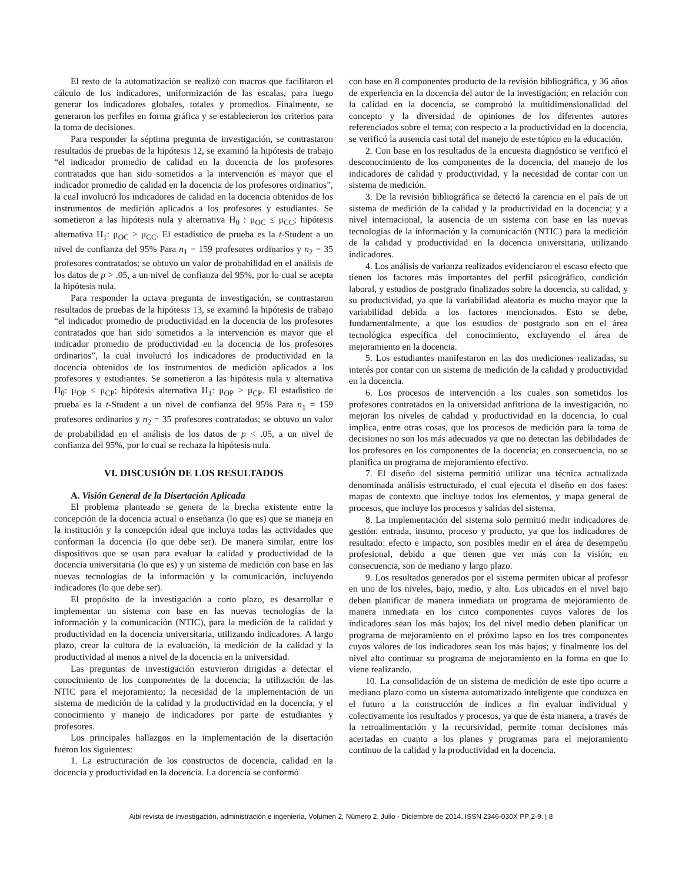El resto de la automatización se realizó con macros que facilitaron el cálculo de los indicadores, uniformización de las escalas, para luego generar los indicadores globales, totales y promedios. Finalmente, se generaron los perfiles en forma gráfica y se establecieron los criterios para la toma de decisiones.
Para responder la séptima pregunta de investigación, se contrastaron resultados de pruebas de la hipótesis 12, se examinó la hipótesis de trabajo “el indicador promedio de calidad en la docencia de los profesores contratados que han sido sometidos a la intervención es mayor que el indicador promedio de calidad en la docencia de los profesores ordinarios”, la cual involucró los indicadores de calidad en la docencia obtenidos de los instrumentos de medición aplicados a los profesores y estudiantes. Se sometieron a las hipótesis nula y alternativa H<sub>0</sub> : μ<sub>OC</sub> ≤ μ<sub>CC</sub>; hipótesis alternativa H<sub>1</sub>: μ<sub>OC</sub> > μ<sub>CC</sub>. El estadístico de prueba es la t-Student a un nivel de confianza del 95% Para n<sub>1</sub> = 159 profesores ordinarios y n<sub>2</sub> = 35 profesores contratados; se obtuvo un valor de probabilidad en el análisis de los datos de p > .05, a un nivel de confianza del 95%, por lo cual se acepta la hipótesis nula.
Para responder la octava pregunta de investigación, se contrastaron resultados de pruebas de la hipótesis 13, se examinó la hipótesis de trabajo “el indicador promedio de productividad en la docencia de los profesores contratados que han sido sometidos a la intervención es mayor que el indicador promedio de productividad en la docencia de los profesores ordinarios”, la cual involucró los indicadores de productividad en la docencia obtenidos de los instrumentos de medición aplicados a los profesores y estudiantes. Se sometieron a las hipótesis nula y alternativa H<sub>0</sub>: μ<sub>OP</sub> ≤ μ<sub>CP</sub>; hipótesis alternativa H<sub>1</sub>: μ<sub>OP</sub> > μ<sub>CP</sub>. El estadístico de prueba es la t-Student a un nivel de confianza del 95% Para n<sub>1</sub> = 159 profesores ordinarios y n<sub>2</sub> = 35 profesores contratados; se obtuvo un valor de probabilidad en el análisis de los datos de p < .05, a un nivel de confianza del 95%, por lo cual se rechaza la hipótesis nula.
VI. DISCUSIÓN DE LOS RESULTADOS
A. Visión General de la Disertación Aplicada
El problema planteado se genera de la brecha existente entre la concepción de la docencia actual o enseñanza (lo que es) que se maneja en la institución y la concepción ideal que incluya todas las actividades que conforman la docencia (lo que debe ser). De manera similar, entre los dispositivos que se usan para evaluar la calidad y productividad de la docencia universitaria (lo que es) y un sistema de medición con base en las nuevas tecnologías de la información y la comunicación, incluyendo indicadores (lo que debe ser).
El propósito de la investigación a corto plazo, es desarrollar e implementar un sistema con base en las nuevas tecnologías de la información y la comunicación (NTIC), para la medición de la calidad y productividad en la docencia universitaria, utilizando indicadores. A largo plazo, crear la cultura de la evaluación, la medición de la calidad y la productividad al menos a nivel de la docencia en la universidad.
Las preguntas de investigación estuvieron dirigidas a detectar el conocimiento de los componentes de la docencia; la utilización de las NTIC para el mejoramiento; la necesidad de la implementación de un sistema de medición de la calidad y la productividad en la docencia; y el conocimiento y manejo de indicadores por parte de estudiantes y profesores.
Los principales hallazgos en la implementación de la disertación fueron los siguientes:
1. La estructuración de los constructos de docencia, calidad en la docencia y productividad en la docencia. La docencia se conformó
con base en 8 componentes producto de la revisión bibliográfica, y 36 años de experiencia en la docencia del autor de la investigación; en relación con la calidad en la docencia, se comprobó la multidimensionalidad del concepto y la diversidad de opiniones de los diferentes autores referenciados sobre el tema; con respecto a la productividad en la docencia, se verificó la ausencia casi total del manejo de este tópico en la educación.
2. Con base en los resultados de la encuesta diagnóstico se verificó el desconocimiento de los componentes de la docencia, del manejo de los indicadores de calidad y productividad, y la necesidad de contar con un sistema de medición.
3. De la revisión bibliográfica se detectó la carencia en el país de un sistema de medición de la calidad y la productividad en la docencia; y a nivel internacional, la ausencia de un sistema con base en las nuevas tecnologías de la información y la comunicación (NTIC) para la medición de la calidad y productividad en la docencia universitaria, utilizando indicadores.
4. Los análisis de varianza realizados evidenciaron el escaso efecto que tienen los factores más importantes del perfil psicográfico, condición laboral, y estudios de postgrado finalizados sobre la docencia, su calidad, y su productividad, ya que la variabilidad aleatoria es mucho mayor que la variabilidad debida a los factores mencionados. Esto se debe, fundamentalmente, a que los estudios de postgrado son en el área tecnológica específica del conocimiento, excluyendo el área de mejoramiento en la docencia.
5. Los estudiantes manifestaron en las dos mediciones realizadas, su interés por contar con un sistema de medición de la calidad y productividad en la docencia.
6. Los procesos de intervención a los cuales son sometidos los profesores contratados en la universidad anfitriona de la investigación, no mejoran los niveles de calidad y productividad en la docencia, lo cual implica, entre otras cosas, que los procesos de medición para la toma de decisiones no son los más adecuados ya que no detectan las debilidades de los profesores en los componentes de la docencia; en consecuencia, no se planifica un programa de mejoramiento efectivo.
7. El diseño del sistema permitió utilizar una técnica actualizada denominada análisis estructurado, el cual ejecuta el diseño en dos fases: mapas de contexto que incluye todos los elementos, y mapa general de procesos, que incluye los procesos y salidas del sistema.
8. La implementación del sistema solo permitió medir indicadores de gestión: entrada, insumo, proceso y producto, ya que los indicadores de resultado: efecto e impacto, son posibles medir en el área de desempeño profesional, debido a que tienen que ver más con la visión; en consecuencia, son de mediano y largo plazo.
9. Los resultados generados por el sistema permiten ubicar al profesor en uno de los niveles, bajo, medio, y alto. Los ubicados en el nivel bajo deben planificar de manera inmediata un programa de mejoramiento de manera inmediata en los cinco componentes cuyos valores de los indicadores sean los más bajos; los del nivel medio deben planificar un programa de mejoramiento en el próximo lapso en los tres componentes cuyos valores de los indicadores sean los más bajos; y finalmente los del nivel alto continuar su programa de mejoramiento en la forma en que lo viene realizando.
10. La consolidación de un sistema de medición de este tipo ocurre a mediano plazo como un sistema automatizado inteligente que conduzca en el futuro a la construcción de índices a fin evaluar individual y colectivamente los resultados y procesos, ya que de ésta manera, a través de la retroalimentación y la recursividad, permite tomar decisiones más acertadas en cuanto a los planes y programas para el mejoramiento continuo de la calidad y la productividad en la docencia.
Aibi revista de investigación, administración e ingeniería, Volumen 2, Número 2, Julio - Diciembre de 2014, ISSN 2346-030X PP 2-9. | 8